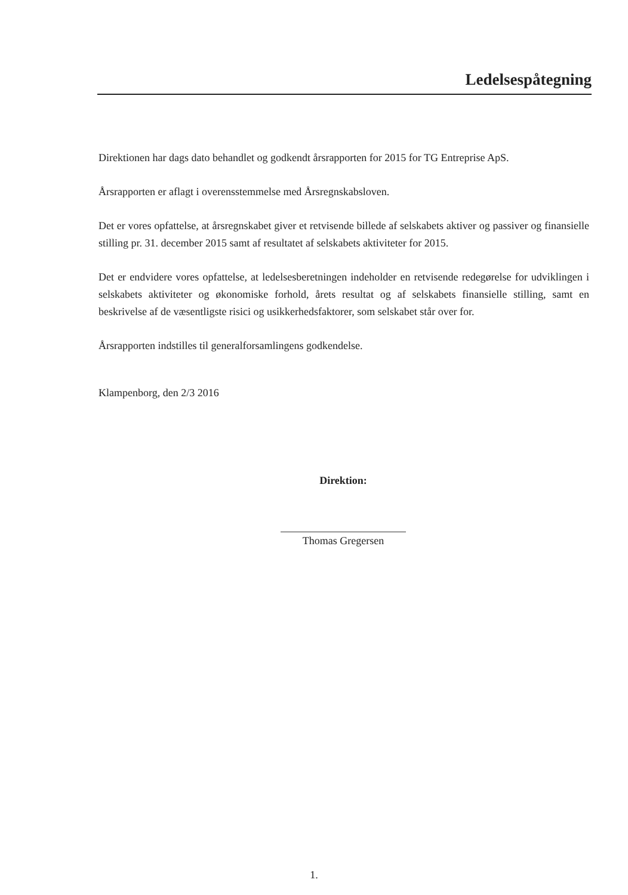Ledelsespåtegning
Direktionen har dags dato behandlet og godkendt årsrapporten for 2015 for TG Entreprise ApS.
Årsrapporten er aflagt i overensstemmelse med Årsregnskabsloven.
Det er vores opfattelse, at årsregnskabet giver et retvisende billede af selskabets aktiver og passiver og finansielle stilling pr. 31. december 2015 samt af resultatet af selskabets aktiviteter for 2015.
Det er endvidere vores opfattelse, at ledelsesberetningen indeholder en retvisende redegørelse for udviklingen i selskabets aktiviteter og økonomiske forhold, årets resultat og af selskabets finansielle stilling, samt en beskrivelse af de væsentligste risici og usikkerhedsfaktorer, som selskabet står over for.
Årsrapporten indstilles til generalforsamlingens godkendelse.
Klampenborg, den 2/3 2016
Direktion:
Thomas Gregersen
1.